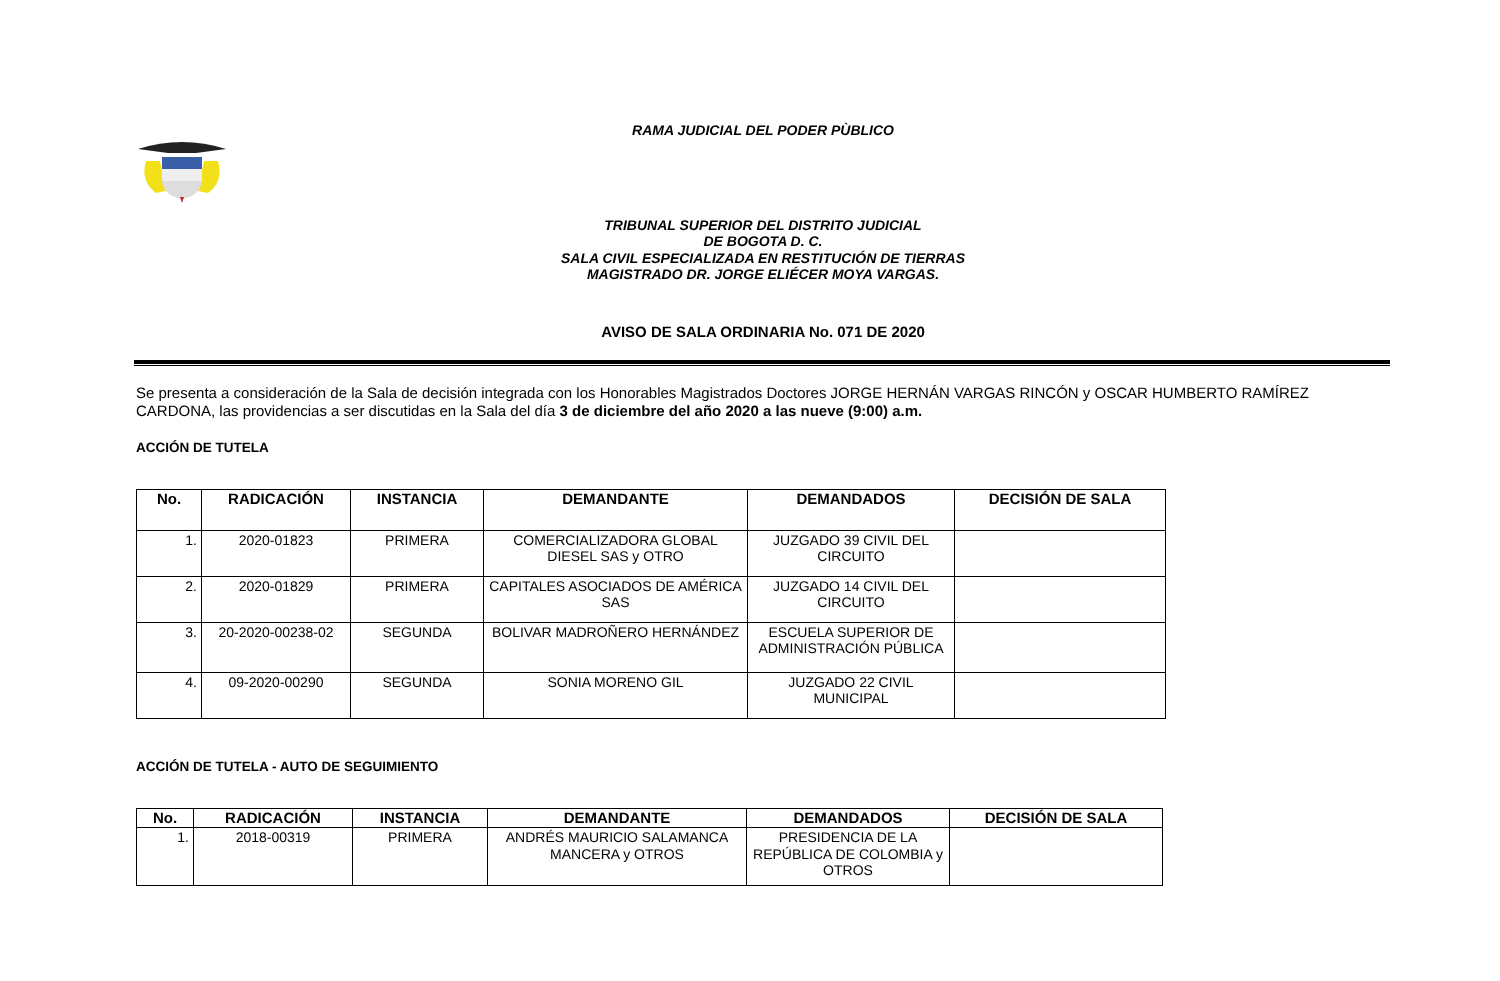RAMA JUDICIAL DEL PODER PÙBLICO
TRIBUNAL SUPERIOR DEL DISTRITO JUDICIAL
DE BOGOTA D. C.
SALA CIVIL ESPECIALIZADA EN RESTITUCIÓN DE TIERRAS
MAGISTRADO DR. JORGE ELIÉCER MOYA VARGAS.
AVISO DE SALA ORDINARIA No. 071 DE 2020
Se presenta a consideración de la Sala de decisión integrada con los Honorables Magistrados Doctores JORGE HERNÁN VARGAS RINCÓN y OSCAR HUMBERTO RAMÍREZ CARDONA, las providencias a ser discutidas en la Sala del día 3 de diciembre del año 2020 a las nueve (9:00) a.m.
ACCIÓN DE TUTELA
| No. | RADICACIÓN | INSTANCIA | DEMANDANTE | DEMANDADOS | DECISIÓN DE SALA |
| --- | --- | --- | --- | --- | --- |
| 1. | 2020-01823 | PRIMERA | COMERCIALIZADORA GLOBAL DIESEL SAS y OTRO | JUZGADO 39 CIVIL DEL CIRCUITO | |
| 2. | 2020-01829 | PRIMERA | CAPITALES ASOCIADOS DE AMÉRICA SAS | JUZGADO 14 CIVIL DEL CIRCUITO | |
| 3. | 20-2020-00238-02 | SEGUNDA | BOLIVAR MADROÑERO HERNÁNDEZ | ESCUELA SUPERIOR DE ADMINISTRACIÓN PÚBLICA | |
| 4. | 09-2020-00290 | SEGUNDA | SONIA MORENO GIL | JUZGADO 22 CIVIL MUNICIPAL | |
ACCIÓN DE TUTELA - AUTO DE SEGUIMIENTO
| No. | RADICACIÓN | INSTANCIA | DEMANDANTE | DEMANDADOS | DECISIÓN DE SALA |
| --- | --- | --- | --- | --- | --- |
| 1. | 2018-00319 | PRIMERA | ANDRÉS MAURICIO SALAMANCA MANCERA y OTROS | PRESIDENCIA DE LA REPÚBLICA DE COLOMBIA y OTROS | |